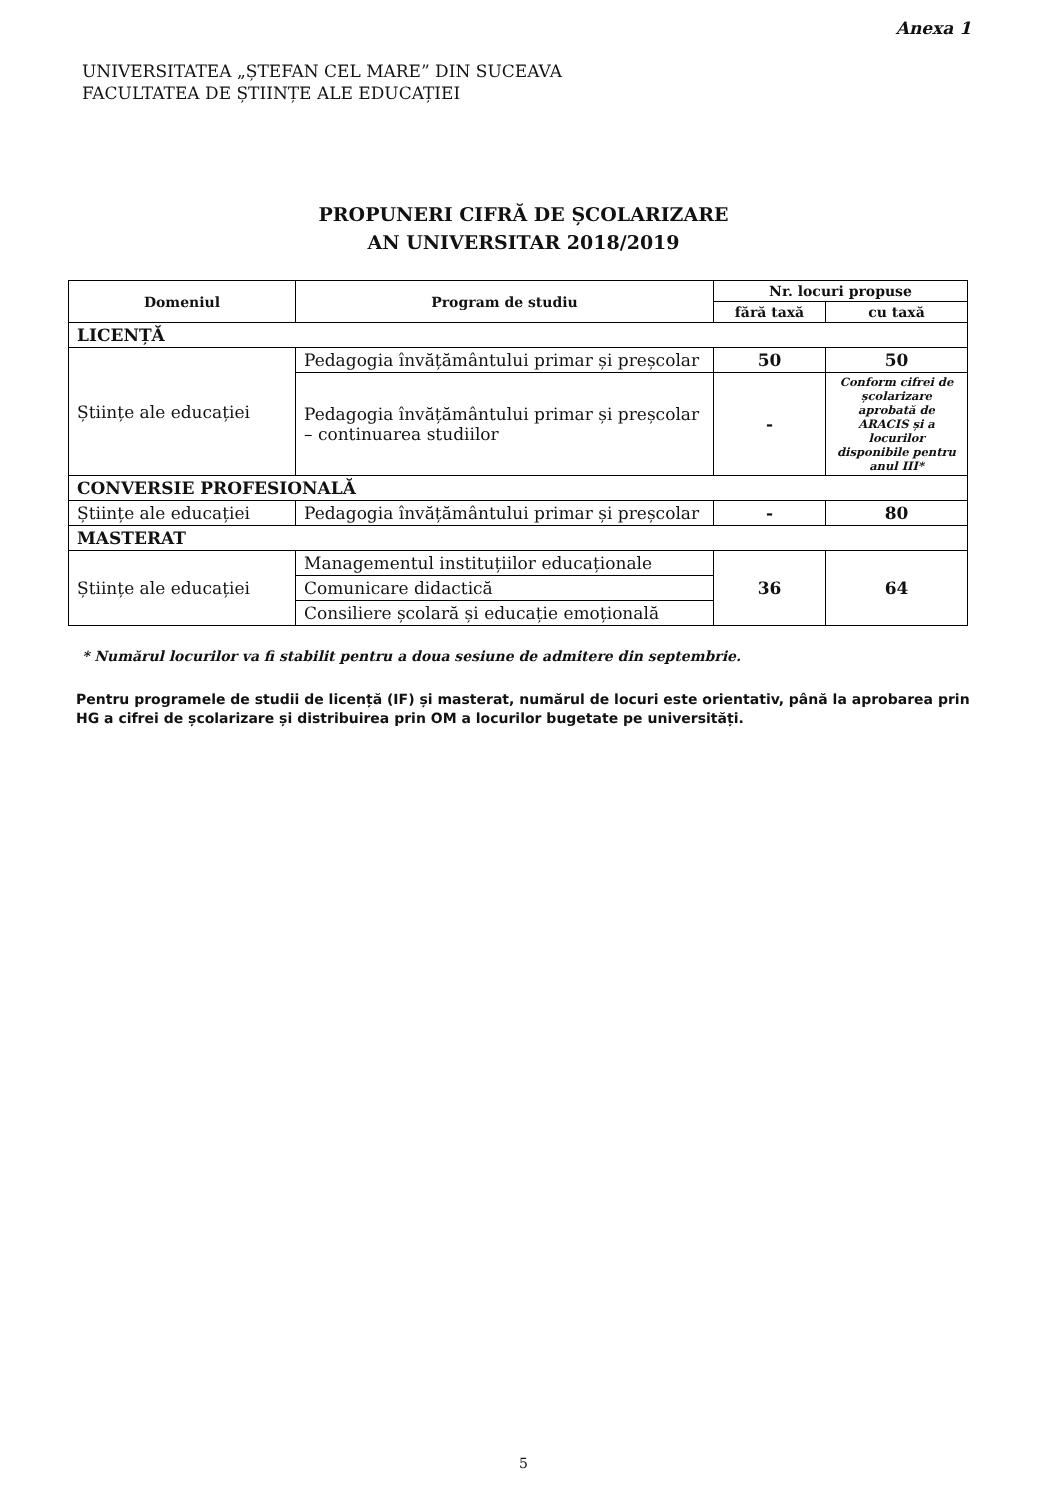Anexa 1
UNIVERSITATEA „ȘTEFAN CEL MARE” DIN SUCEAVA
FACULTATEA DE ȘTIINȚE ALE EDUCAȚIEI
PROPUNERI CIFRĂ DE ȘCOLARIZARE
AN UNIVERSITAR 2018/2019
| Domeniul | Program de studiu | Nr. locuri propuse | |
| --- | --- | --- | --- |
| | | fără taxă | cu taxă |
| LICENȚĂ | | | |
| Științe ale educației | Pedagogia învățământului primar și preșcolar | 50 | 50 |
| | Pedagogia învățământului primar și preșcolar – continuarea studiilor | - | Conform cifrei de școlarizare aprobată de ARACIS și a locurilor disponibile pentru anul III* |
| CONVERSIE PROFESIONALĂ | | | |
| Științe ale educației | Pedagogia învățământului primar și preșcolar | - | 80 |
| MASTERAT | | | |
| Științe ale educației | Managementul instituțiilor educaționale | 36 | 64 |
| | Comunicare didactică | | |
| | Consiliere școlară și educație emoțională | | |
* Numărul locurilor va fi stabilit pentru a doua sesiune de admitere din septembrie.
Pentru programele de studii de licență (IF) și masterat, numărul de locuri este orientativ, până la aprobarea prin HG a cifrei de școlarizare și distribuirea prin OM a locurilor bugetate pe universități.
5